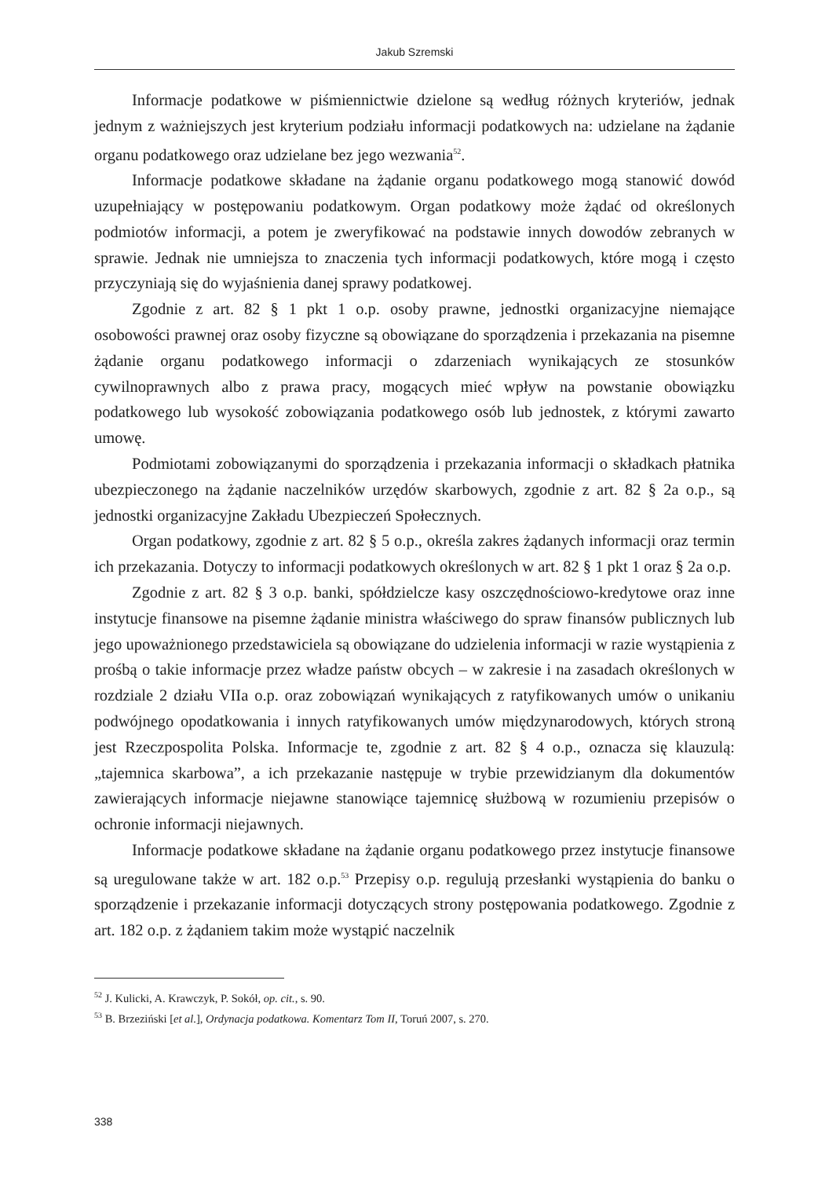Jakub Szremski
Informacje podatkowe w piśmiennictwie dzielone są według różnych kryteriów, jednak jednym z ważniejszych jest kryterium podziału informacji podatkowych na: udzielane na żądanie organu podatkowego oraz udzielane bez jego wezwania<sup>52</sup>.
Informacje podatkowe składane na żądanie organu podatkowego mogą stanowić dowód uzupełniający w postępowaniu podatkowym. Organ podatkowy może żądać od określonych podmiotów informacji, a potem je zweryfikować na podstawie innych dowodów zebranych w sprawie. Jednak nie umniejsza to znaczenia tych informacji podatkowych, które mogą i często przyczyniają się do wyjaśnienia danej sprawy podatkowej.
Zgodnie z art. 82 § 1 pkt 1 o.p. osoby prawne, jednostki organizacyjne niemające osobowości prawnej oraz osoby fizyczne są obowiązane do sporządzenia i przekazania na pisemne żądanie organu podatkowego informacji o zdarzeniach wynikających ze stosunków cywilnoprawnych albo z prawa pracy, mogących mieć wpływ na powstanie obowiązku podatkowego lub wysokość zobowiązania podatkowego osób lub jednostek, z którymi zawarto umowę.
Podmiotami zobowiązanymi do sporządzenia i przekazania informacji o składkach płatnika ubezpieczonego na żądanie naczelników urzędów skarbowych, zgodnie z art. 82 § 2a o.p., są jednostki organizacyjne Zakładu Ubezpieczeń Społecznych.
Organ podatkowy, zgodnie z art. 82 § 5 o.p., określa zakres żądanych informacji oraz termin ich przekazania. Dotyczy to informacji podatkowych określonych w art. 82 § 1 pkt 1 oraz § 2a o.p.
Zgodnie z art. 82 § 3 o.p. banki, spółdzielcze kasy oszczędnościowo-kredytowe oraz inne instytucje finansowe na pisemne żądanie ministra właściwego do spraw finansów publicznych lub jego upoważnionego przedstawiciela są obowiązane do udzielenia informacji w razie wystąpienia z prośbą o takie informacje przez władze państw obcych – w zakresie i na zasadach określonych w rozdziale 2 działu VIIa o.p. oraz zobowiązań wynikających z ratyfikowanych umów o unikaniu podwójnego opodatkowania i innych ratyfikowanych umów międzynarodowych, których stroną jest Rzeczpospolita Polska. Informacje te, zgodnie z art. 82 § 4 o.p., oznacza się klauzulą: „tajemnica skarbowa”, a ich przekazanie następuje w trybie przewidzianym dla dokumentów zawierających informacje niejawne stanowiące tajemnicę służbową w rozumieniu przepisów o ochronie informacji niejawnych.
Informacje podatkowe składane na żądanie organu podatkowego przez instytucje finansowe są uregulowane także w art. 182 o.p.<sup>53</sup> Przepisy o.p. regulują przesłanki wystąpienia do banku o sporządzenie i przekazanie informacji dotyczących strony postępowania podatkowego. Zgodnie z art. 182 o.p. z żądaniem takim może wystąpić naczelnik
<sup>52</sup> J. Kulicki, A. Krawczyk, P. Sokół, op. cit., s. 90.
<sup>53</sup> B. Brzeziński [et al.], Ordynacja podatkowa. Komentarz Tom II, Toruń 2007, s. 270.
338